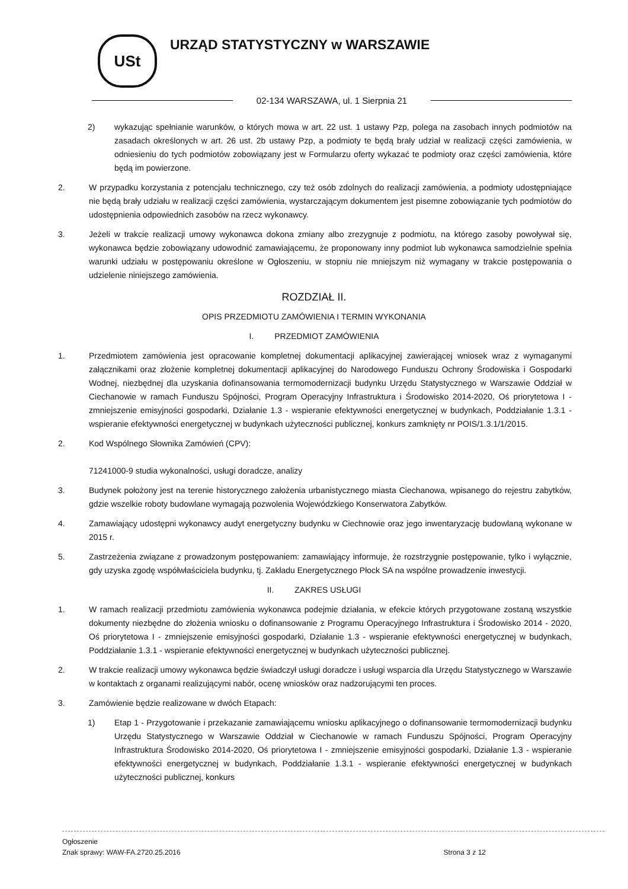USt
URZĄD STATYSTYCZNY w WARSZAWIE
02-134 WARSZAWA, ul. 1 Sierpnia 21
2) wykazując spełnianie warunków, o których mowa w art. 22 ust. 1 ustawy Pzp, polega na zasobach innych podmiotów na zasadach określonych w art. 26 ust. 2b ustawy Pzp, a podmioty te będą brały udział w realizacji części zamówienia, w odniesieniu do tych podmiotów zobowiązany jest w Formularzu oferty wykazać te podmioty oraz części zamówienia, które będą im powierzone.
2. W przypadku korzystania z potencjału technicznego, czy też osób zdolnych do realizacji zamówienia, a podmioty udostępniające nie będą brały udziału w realizacji części zamówienia, wystarczającym dokumentem jest pisemne zobowiązanie tych podmiotów do udostępnienia odpowiednich zasobów na rzecz wykonawcy.
3. Jeżeli w trakcie realizacji umowy wykonawca dokona zmiany albo zrezygnuje z podmiotu, na którego zasoby powoływał się, wykonawca będzie zobowiązany udowodnić zamawiającemu, że proponowany inny podmiot lub wykonawca samodzielnie spełnia warunki udziału w postępowaniu określone w Ogłoszeniu, w stopniu nie mniejszym niż wymagany w trakcie postępowania o udzielenie niniejszego zamówienia.
ROZDZIAŁ II.
OPIS PRZEDMIOTU ZAMÓWIENIA I TERMIN WYKONANIA
I. PRZEDMIOT ZAMÓWIENIA
1. Przedmiotem zamówienia jest opracowanie kompletnej dokumentacji aplikacyjnej zawierającej wniosek wraz z wymaganymi załącznikami oraz złożenie kompletnej dokumentacji aplikacyjnej do Narodowego Funduszu Ochrony Środowiska i Gospodarki Wodnej, niezbędnej dla uzyskania dofinansowania termomodernizacji budynku Urzędu Statystycznego w Warszawie Oddział w Ciechanowie w ramach Funduszu Spójności, Program Operacyjny Infrastruktura i Środowisko 2014-2020, Oś priorytetowa I - zmniejszenie emisyjności gospodarki, Działanie 1.3 - wspieranie efektywności energetycznej w budynkach, Poddziałanie 1.3.1 - wspieranie efektywności energetycznej w budynkach użyteczności publicznej, konkurs zamknięty nr POIS/1.3.1/1/2015.
2. Kod Wspólnego Słownika Zamówień (CPV):
71241000-9 studia wykonalności, usługi doradcze, analizy
3. Budynek położony jest na terenie historycznego założenia urbanistycznego miasta Ciechanowa, wpisanego do rejestru zabytków, gdzie wszelkie roboty budowlane wymagają pozwolenia Wojewódzkiego Konserwatora Zabytków.
4. Zamawiający udostępni wykonawcy audyt energetyczny budynku w Ciechnowie oraz jego inwentaryzację budowlaną wykonane w 2015 r.
5. Zastrzeżenia związane z prowadzonym postępowaniem: zamawiający informuje, że rozstrzygnie postępowanie, tylko i wyłącznie, gdy uzyska zgodę współwłaściciela budynku, tj. Zakładu Energetycznego Płock SA na wspólne prowadzenie inwestycji.
II. ZAKRES USŁUGI
1. W ramach realizacji przedmiotu zamówienia wykonawca podejmie działania, w efekcie których przygotowane zostaną wszystkie dokumenty niezbędne do złożenia wniosku o dofinansowanie z Programu Operacyjnego Infrastruktura i Środowisko 2014 - 2020, Oś priorytetowa I - zmniejszenie emisyjności gospodarki, Działanie 1.3 - wspieranie efektywności energetycznej w budynkach, Poddziałanie 1.3.1 - wspieranie efektywności energetycznej w budynkach użyteczności publicznej.
2. W trakcie realizacji umowy wykonawca będzie świadczył usługi doradcze i usługi wsparcia dla Urzędu Statystycznego w Warszawie w kontaktach z organami realizującymi nabór, ocenę wniosków oraz nadzorującymi ten proces.
3. Zamówienie będzie realizowane w dwóch Etapach:
1) Etap 1 - Przygotowanie i przekazanie zamawiającemu wniosku aplikacyjnego o dofinansowanie termomodernizacji budynku Urzędu Statystycznego w Warszawie Oddział w Ciechanowie w ramach Funduszu Spójności, Program Operacyjny Infrastruktura Środowisko 2014-2020, Oś priorytetowa I - zmniejszenie emisyjności gospodarki, Działanie 1.3 - wspieranie efektywności energetycznej w budynkach, Poddziałanie 1.3.1 - wspieranie efektywności energetycznej w budynkach użyteczności publicznej, konkurs
Ogłoszenie
Znak sprawy: WAW-FA.2720.25.2016
Strona 3 z 12